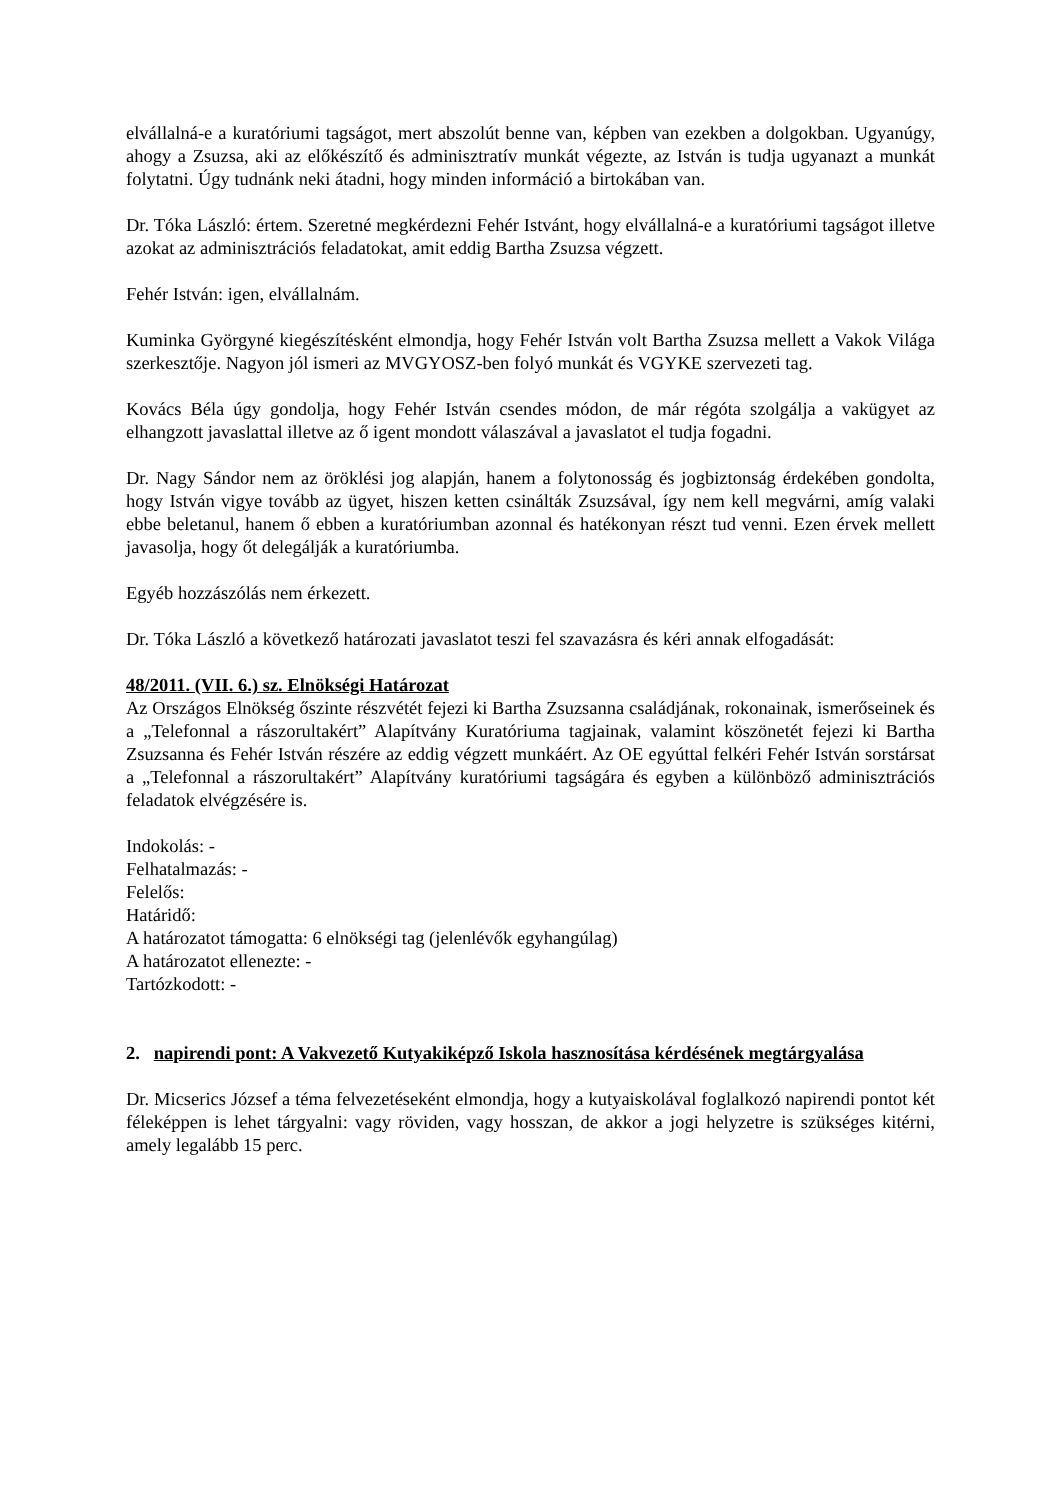elvállalná-e a kuratóriumi tagságot, mert abszolút benne van, képben van ezekben a dolgokban. Ugyanúgy, ahogy a Zsuzsa, aki az előkészítő és adminisztratív munkát végezte, az István is tudja ugyanazt a munkát folytatni. Úgy tudnánk neki átadni, hogy minden információ a birtokában van.
Dr. Tóka László: értem. Szeretné megkérdezni Fehér Istvánt, hogy elvállalná-e a kuratóriumi tagságot illetve azokat az adminisztrációs feladatokat, amit eddig Bartha Zsuzsa végzett.
Fehér István: igen, elvállalnám.
Kuminka Györgyné kiegészítésként elmondja, hogy Fehér István volt Bartha Zsuzsa mellett a Vakok Világa szerkesztője. Nagyon jól ismeri az MVGYOSZ-ben folyó munkát és VGYKE szervezeti tag.
Kovács Béla úgy gondolja, hogy Fehér István csendes módon, de már régóta szolgálja a vakügyet az elhangzott javaslattal illetve az ő igent mondott válaszával a javaslatot el tudja fogadni.
Dr. Nagy Sándor nem az öröklési jog alapján, hanem a folytonosság és jogbiztonság érdekében gondolta, hogy István vigye tovább az ügyet, hiszen ketten csinálták Zsuzsával, így nem kell megvárni, amíg valaki ebbe beletanul, hanem ő ebben a kuratóriumban azonnal és hatékonyan részt tud venni. Ezen érvek mellett javasolja, hogy őt delegálják a kuratóriumba.
Egyéb hozzászólás nem érkezett.
Dr. Tóka László a következő határozati javaslatot teszi fel szavazásra és kéri annak elfogadását:
48/2011. (VII. 6.) sz. Elnökségi Határozat
Az Országos Elnökség őszinte részvétét fejezi ki Bartha Zsuzsanna családjának, rokonainak, ismerőseinek és a „Telefonnal a rászorultakért” Alapítvány Kuratóriuma tagjainak, valamint köszönetét fejezi ki Bartha Zsuzsanna és Fehér István részére az eddig végzett munkáért. Az OE egyúttal felkéri Fehér István sorstársat a „Telefonnal a rászorultakért” Alapítvány kuratóriumi tagságára és egyben a különböző adminisztrációs feladatok elvégzésére is.
Indokolás: -
Felhatalmazás: -
Felelős:
Határidő:
A határozatot támogatta: 6 elnökségi tag (jelenlévők egyhangúlag)
A határozatot ellenezte: -
Tartózkodott: -
2. napirendi pont: A Vakvezető Kutyakiképző Iskola hasznosítása kérdésének megtárgyalása
Dr. Micserics József a téma felvezetéseként elmondja, hogy a kutyaiskolával foglalkozó napirendi pontot két féleképpen is lehet tárgyalni: vagy röviden, vagy hosszan, de akkor a jogi helyzetre is szükséges kitérni, amely legalább 15 perc.